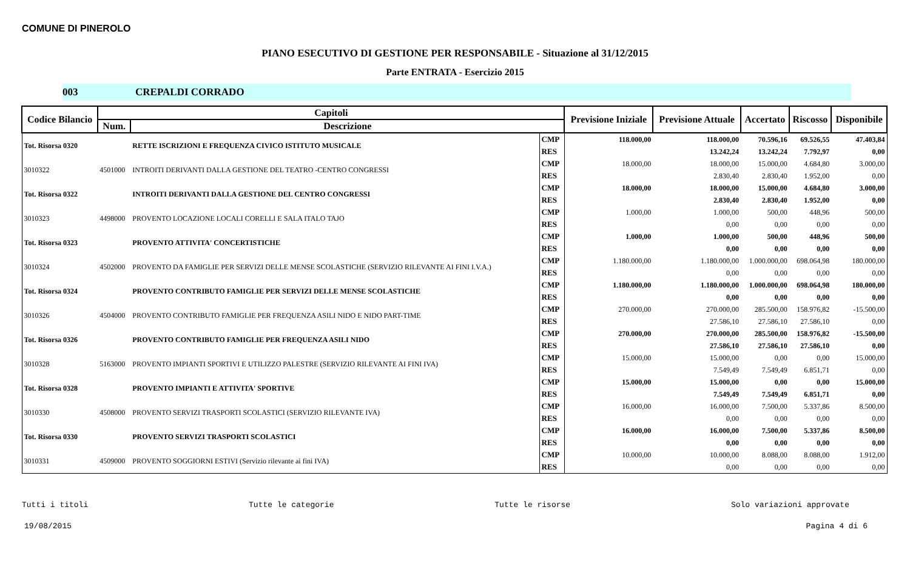COMUNE DI PINEROLO
PIANO ESECUTIVO DI GESTIONE PER RESPONSABILE - Situazione al 31/12/2015
Parte ENTRATA - Esercizio 2015
003 CREPALDI CORRADO
| Codice Bilancio | Capitoli | | | Previsione Iniziale | Previsione Attuale | Accertato | Riscosso | Disponibile |
| --- | --- | --- | --- | --- | --- | --- | --- | --- |
| | Num. | Descrizione | | | | | | |
| Tot. Risorsa 0320 | | RETTE ISCRIZIONI E FREQUENZA CIVICO ISTITUTO MUSICALE | CMP | 118.000,00 | 118.000,00 | 70.596,16 | 69.526,55 | 47.403,84 |
| | | | RES | | 13.242,24 | 13.242,24 | 7.792,97 | 0,00 |
| 3010322 | 4501000 | INTROITI DERIVANTI DALLA GESTIONE DEL TEATRO -CENTRO CONGRESSI | CMP | 18.000,00 | 18.000,00 | 15.000,00 | 4.684,80 | 3.000,00 |
| | | | RES | | 2.830,40 | 2.830,40 | 1.952,00 | 0,00 |
| Tot. Risorsa 0322 | | INTROITI DERIVANTI DALLA GESTIONE DEL CENTRO CONGRESSI | CMP | 18.000,00 | 18.000,00 | 15.000,00 | 4.684,80 | 3.000,00 |
| | | | RES | | 2.830,40 | 2.830,40 | 1.952,00 | 0,00 |
| 3010323 | 4498000 | PROVENTO LOCAZIONE LOCALI CORELLI E SALA ITALO TAJO | CMP | 1.000,00 | 1.000,00 | 500,00 | 448,96 | 500,00 |
| | | | RES | | 0,00 | 0,00 | 0,00 | 0,00 |
| Tot. Risorsa 0323 | | PROVENTO ATTIVITA' CONCERTISTICHE | CMP | 1.000,00 | 1.000,00 | 500,00 | 448,96 | 500,00 |
| | | | RES | | 0,00 | 0,00 | 0,00 | 0,00 |
| 3010324 | 4502000 | PROVENTO DA FAMIGLIE PER SERVIZI DELLE MENSE SCOLASTICHE (SERVIZIO RILEVANTE AI FINI I.V.A.) | CMP | 1.180.000,00 | 1.180.000,00 | 1.000.000,00 | 698.064,98 | 180.000,00 |
| | | | RES | | 0,00 | 0,00 | 0,00 | 0,00 |
| Tot. Risorsa 0324 | | PROVENTO CONTRIBUTO FAMIGLIE PER SERVIZI DELLE MENSE SCOLASTICHE | CMP | 1.180.000,00 | 1.180.000,00 | 1.000.000,00 | 698.064,98 | 180.000,00 |
| | | | RES | | 0,00 | 0,00 | 0,00 | 0,00 |
| 3010326 | 4504000 | PROVENTO CONTRIBUTO FAMIGLIE PER FREQUENZA ASILI NIDO E NIDO PART-TIME | CMP | 270.000,00 | 270.000,00 | 285.500,00 | 158.976,82 | -15.500,00 |
| | | | RES | | 27.586,10 | 27.586,10 | 27.586,10 | 0,00 |
| Tot. Risorsa 0326 | | PROVENTO CONTRIBUTO FAMIGLIE PER FREQUENZA ASILI NIDO | CMP | 270.000,00 | 270.000,00 | 285.500,00 | 158.976,82 | -15.500,00 |
| | | | RES | | 27.586,10 | 27.586,10 | 27.586,10 | 0,00 |
| 3010328 | 5163000 | PROVENTO IMPIANTI SPORTIVI E UTILIZZO PALESTRE (SERVIZIO RILEVANTE AI FINI IVA) | CMP | 15.000,00 | 15.000,00 | 0,00 | 0,00 | 15.000,00 |
| | | | RES | | 7.549,49 | 7.549,49 | 6.851,71 | 0,00 |
| Tot. Risorsa 0328 | | PROVENTO IMPIANTI E ATTIVITA' SPORTIVE | CMP | 15.000,00 | 15.000,00 | 0,00 | 0,00 | 15.000,00 |
| | | | RES | | 7.549,49 | 7.549,49 | 6.851,71 | 0,00 |
| 3010330 | 4508000 | PROVENTO SERVIZI TRASPORTI SCOLASTICI (SERVIZIO RILEVANTE IVA) | CMP | 16.000,00 | 16.000,00 | 7.500,00 | 5.337,86 | 8.500,00 |
| | | | RES | | 0,00 | 0,00 | 0,00 | 0,00 |
| Tot. Risorsa 0330 | | PROVENTO SERVIZI TRASPORTI SCOLASTICI | CMP | 16.000,00 | 16.000,00 | 7.500,00 | 5.337,86 | 8.500,00 |
| | | | RES | | 0,00 | 0,00 | 0,00 | 0,00 |
| 3010331 | 4509000 | PROVENTO SOGGIORNI ESTIVI (Servizio rilevante ai fini IVA) | CMP | 10.000,00 | 10.000,00 | 8.088,00 | 8.088,00 | 1.912,00 |
| | | | RES | | 0,00 | 0,00 | 0,00 | 0,00 |
Tutti i titoli Tutte le categorie Tutte le risorse Solo variazioni approvate
19/08/2015 Pagina 4 di 6